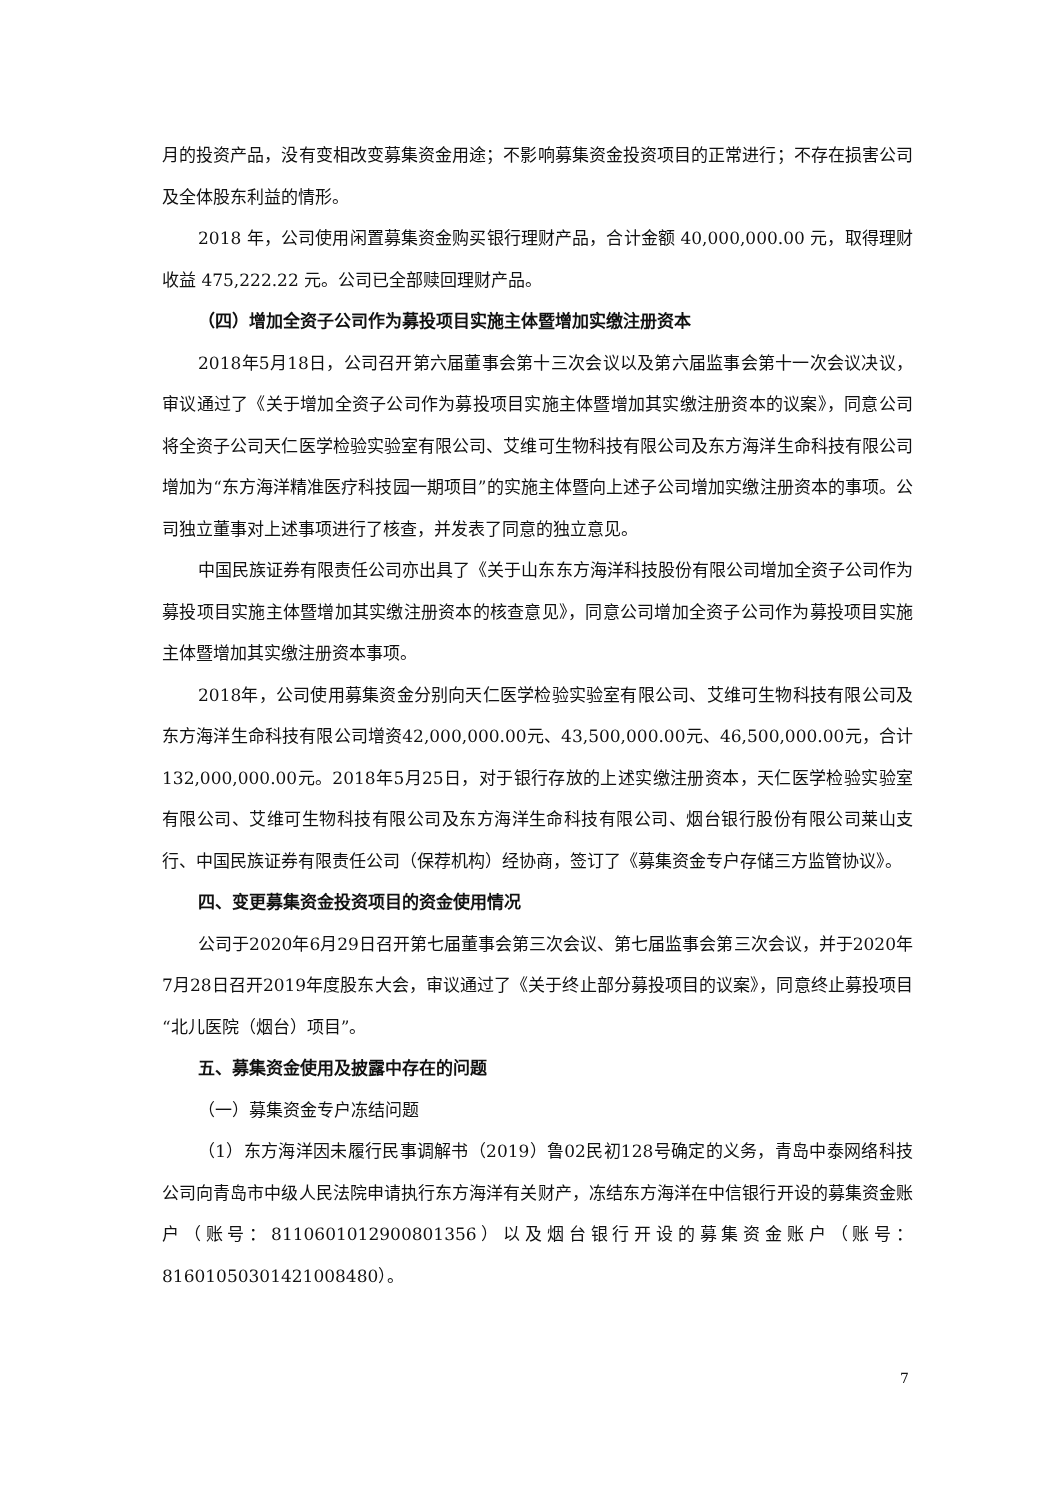月的投资产品，没有变相改变募集资金用途；不影响募集资金投资项目的正常进行；不存在损害公司及全体股东利益的情形。
2018 年，公司使用闲置募集资金购买银行理财产品，合计金额 40,000,000.00 元，取得理财收益 475,222.22 元。公司已全部赎回理财产品。
（四）增加全资子公司作为募投项目实施主体暨增加实缴注册资本
2018年5月18日，公司召开第六届董事会第十三次会议以及第六届监事会第十一次会议决议，审议通过了《关于增加全资子公司作为募投项目实施主体暨增加其实缴注册资本的议案》，同意公司将全资子公司天仁医学检验实验室有限公司、艾维可生物科技有限公司及东方海洋生命科技有限公司增加为“东方海洋精准医疗科技园一期项目”的实施主体暨向上述子公司增加实缴注册资本的事项。公司独立董事对上述事项进行了核查，并发表了同意的独立意见。
中国民族证券有限责任公司亦出具了《关于山东东方海洋科技股份有限公司增加全资子公司作为募投项目实施主体暨增加其实缴注册资本的核查意见》，同意公司增加全资子公司作为募投项目实施主体暨增加其实缴注册资本事项。
2018年，公司使用募集资金分别向天仁医学检验实验室有限公司、艾维可生物科技有限公司及东方海洋生命科技有限公司增资42,000,000.00元、43,500,000.00元、46,500,000.00元，合计132,000,000.00元。2018年5月25日，对于银行存放的上述实缴注册资本，天仁医学检验实验室有限公司、艾维可生物科技有限公司及东方海洋生命科技有限公司、烟台银行股份有限公司莱山支行、中国民族证券有限责任公司（保荐机构）经协商，签订了《募集资金专户存储三方监管协议》。
四、变更募集资金投资项目的资金使用情况
公司于2020年6月29日召开第七届董事会第三次会议、第七届监事会第三次会议，并于2020年7月28日召开2019年度股东大会，审议通过了《关于终止部分募投项目的议案》，同意终止募投项目 “北儿医院（烟台）项目”。
五、募集资金使用及披露中存在的问题
（一）募集资金专户冻结问题
（1）东方海洋因未履行民事调解书（2019）鲁02民初128号确定的义务，青岛中泰网络科技公司向青岛市中级人民法院申请执行东方海洋有关财产，冻结东方海洋在中信银行开设的募集资金账户（账号：8110601012900801356）以及烟台银行开设的募集资金账户（账号：816010503014210084​80）。
7